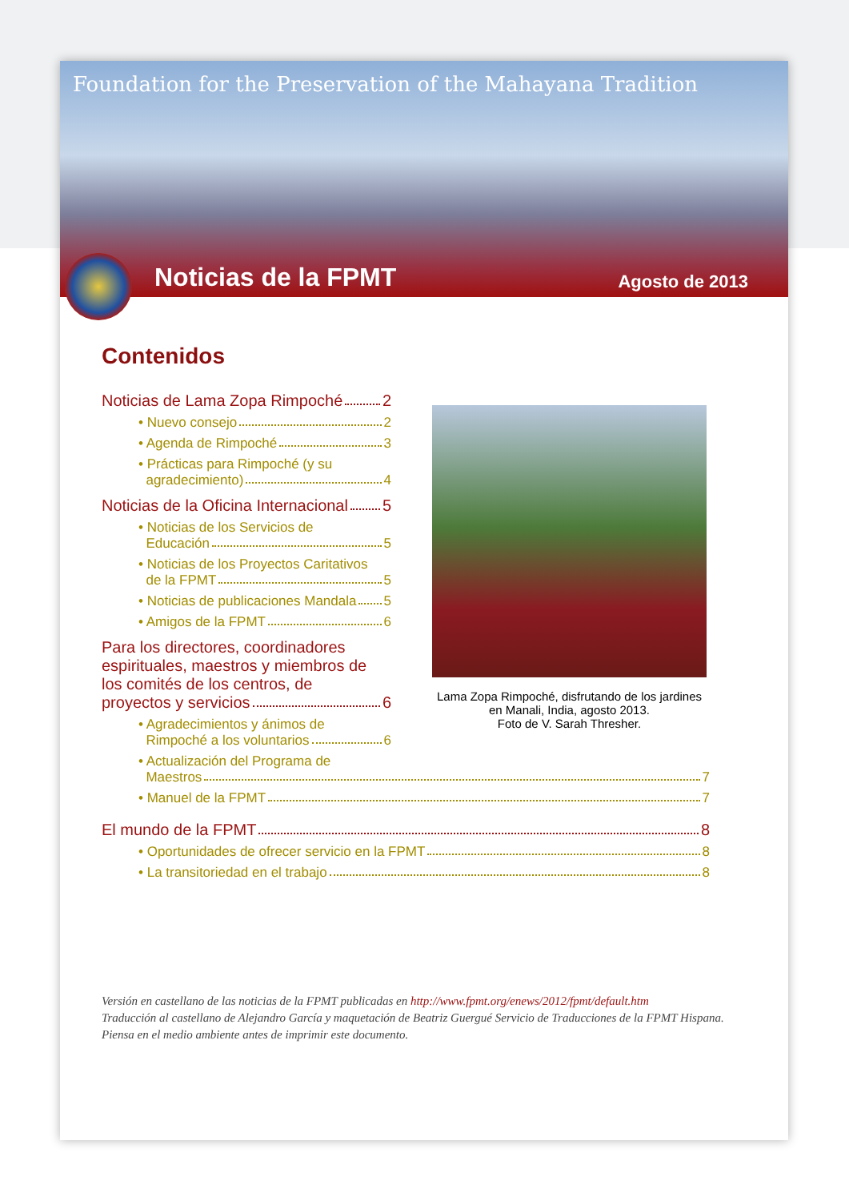Foundation for the Preservation of the Mahayana Tradition
Noticias de la FPMT Agosto de 2013
Contenidos
Noticias de Lama Zopa Rimpoché 2
• Nuevo consejo 2
• Agenda de Rimpoché 3
• Prácticas para Rimpoché (y su
agradecimiento) 4
Noticias de la Oficina Internacional 5
• Noticias de los Servicios de
Educación 5
• Noticias de los Proyectos Caritativos
de la FPMT 5
• Noticias de publicaciones Mandala 5
• Amigos de la FPMT 6
Para los directores, coordinadores espirituales, maestros y miembros de los comités de los centros, de
proyectos y servicios 6
• Agradecimientos y ánimos de
Rimpoché a los voluntarios 6
• Actualización del Programa de
Maestros 7
• Manuel de la FPMT 7
El mundo de la FPMT 8
• Oportunidades de ofrecer servicio en la FPMT 8
• La transitoriedad en el trabajo 8
Lama Zopa Rimpoché, disfrutando de los jardines en Manali, India, agosto 2013.
Foto de V. Sarah Thresher.
Versión en castellano de las noticias de la FPMT publicadas en http://www.fpmt.org/enews/2012/fpmt/default.htm
Traducción al castellano de Alejandro García y maquetación de Beatriz Guergué Servicio de Traducciones de la FPMT Hispana.
Piensa en el medio ambiente antes de imprimir este documento.